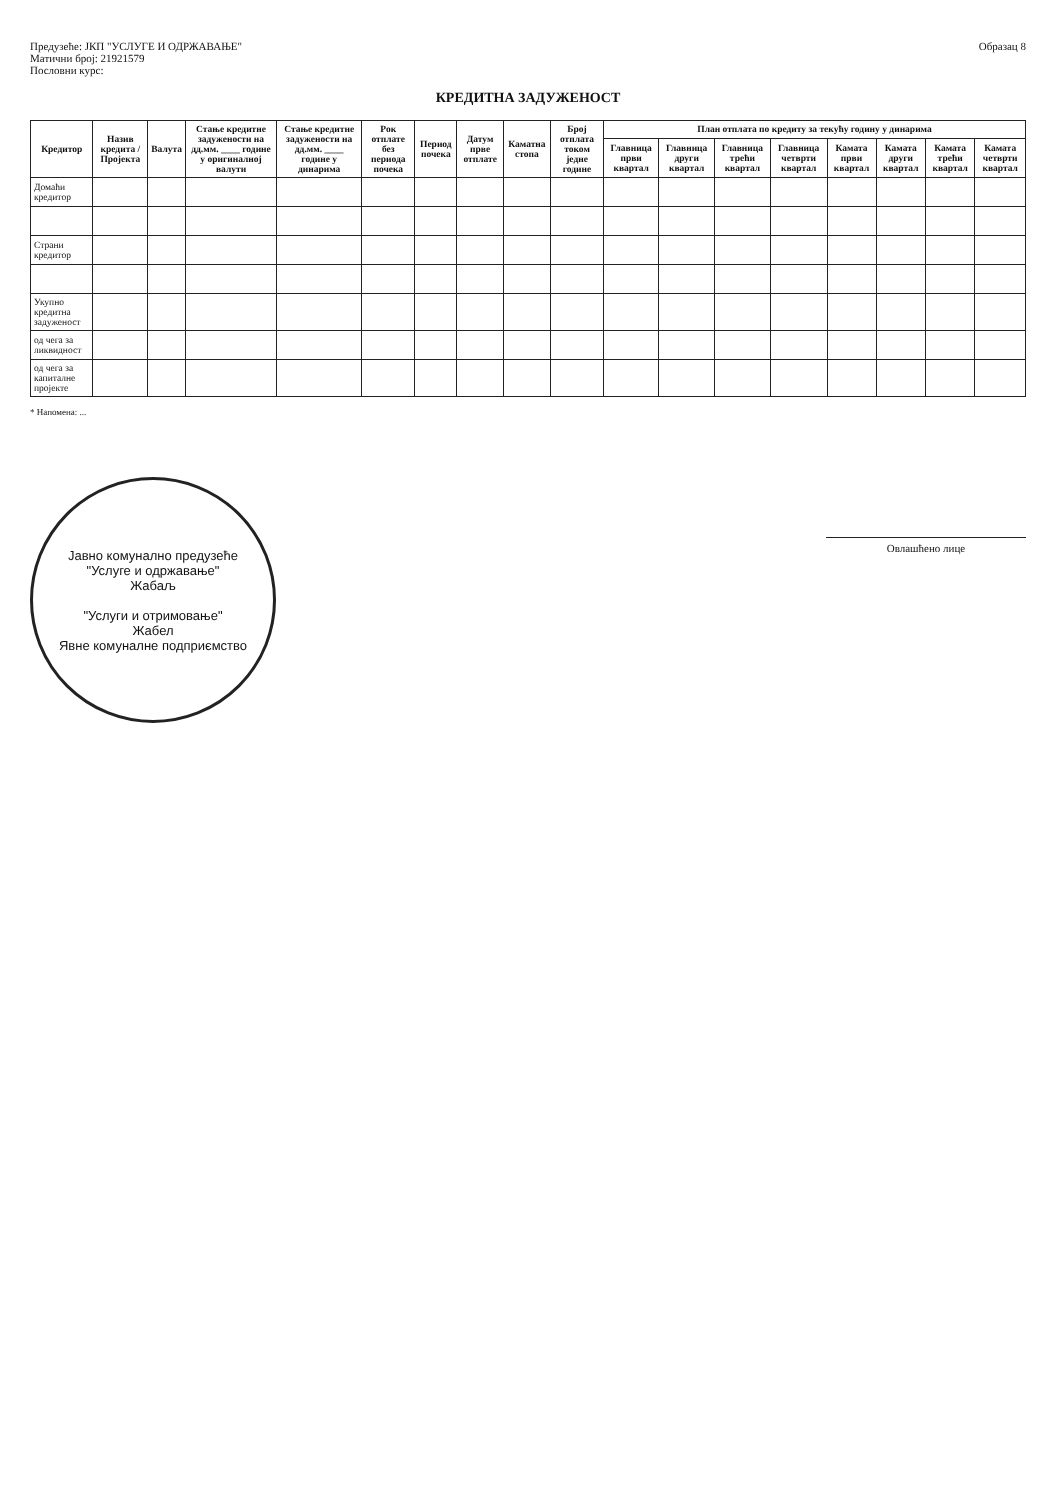Предузеће: ЈКП "УСЛУГЕ И ОДРЖАВАЊЕ"
Матични број: 21921579
Пословни курс:
Образац 8
КРЕДИТНА ЗАДУЖЕНОСТ
| Кредитор | Назив кредита / Пројекта | Валута | Стање кредитне задужености на дд.мм. ____ године у оригиналној валути | Стање кредитне задужености на дд.мм. ____ године у динарима | Рок отплате без периода почека | Период почека | Датум прве отплате | Каматна стопа | Број отплата током једне године | План отплата по кредиту за текућу годину у динарима | | | | | | | |
| --- | --- | --- | --- | --- | --- | --- | --- | --- | --- | --- | --- | --- | --- | --- | --- | --- | --- |
| | | | | | | | | | | Главница први квартал | Главница други квартал | Главница трећи квартал | Главница четврти квартал | Камата први квартал | Камата други квартал | Камата трећи квартал | Камата четврти квартал |
| Домаћи кредитор | | | | | | | | | | | | | | | | | |
| Страни кредитор | | | | | | | | | | | | | | | | | |
| Укупно кредитна задуженост | | | | | | | | | | | | | | | | | |
| од чега за ликвидност | | | | | | | | | | | | | | | | | |
| од чега за капиталне пројекте | | | | | | | | | | | | | | | | | |
* Напомена: ...
Јавно комунално предузеће
"Услуге и одржавање"
Жабаљ
"Услуги и отримовање"
Жабел
Явне комуналне подприємство
Овлашћено лице